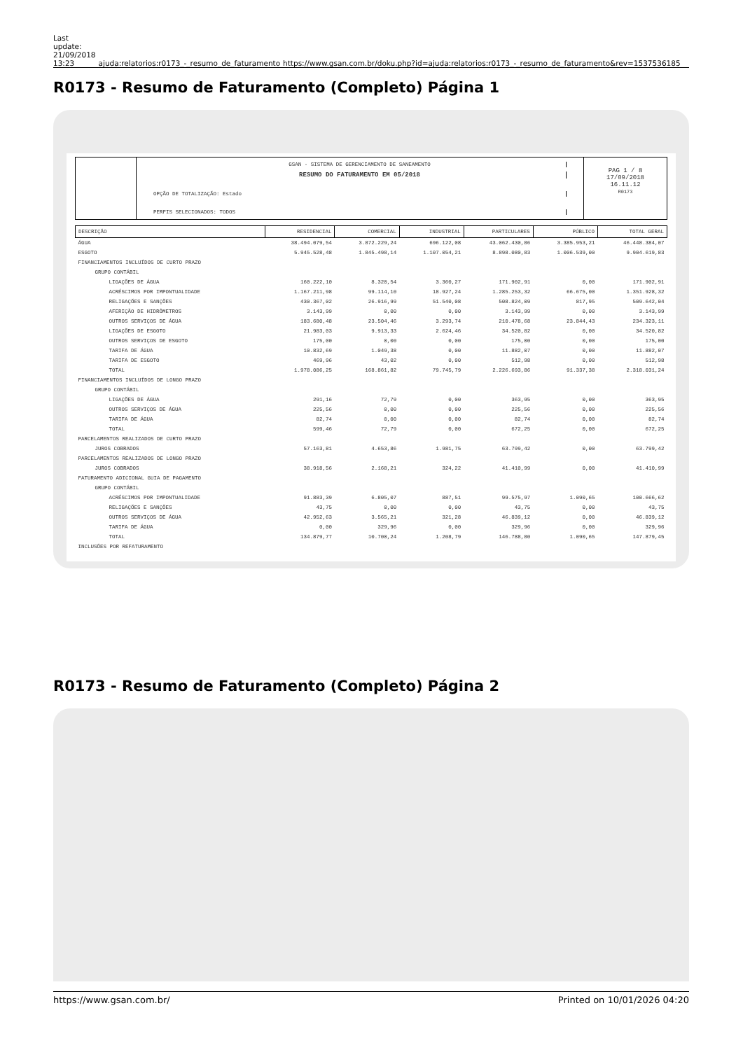Last
update:
21/09/2018
13:23
ajuda:relatorios:r0173_-_resumo_de_faturamento
https://www.gsan.com.br/doku.php?id=ajuda:relatorios:r0173_-_resumo_de_faturamento&rev=1537536185
R0173 - Resumo de Faturamento (Completo) Página 1
GSAN - SISTEMA DE GERENCIAMENTO DE SANEAMENTO
RESUMO DO FATURAMENTO EM 05/2018
OPÇÃO DE TOTALIZAÇÃO: Estado
PERFIS SELECIONADOS: TODOS
PAG 1 / 8
17/09/2018
16.11.12
R0173
| DESCRIÇÃO | RESIDENCIAL | COMERCIAL | INDUSTRIAL | PARTICULARES | PÚBLICO | TOTAL GERAL |
| --- | --- | --- | --- | --- | --- | --- |
| ÁGUA | 38.494.079,54 | 3.872.229,24 | 696.122,08 | 43.062.430,86 | 3.385.953,21 | 46.448.384,07 |
| ESGOTO | 5.945.528,48 | 1.845.498,14 | 1.107.054,21 | 8.898.080,83 | 1.006.539,00 | 9.904.619,83 |
| FINANCIAMENTOS INCLUÍDOS DE CURTO PRAZO | | | | | | |
| GRUPO CONTÁBIL | | | | | | |
| LIGAÇÕES DE ÁGUA | 160.222,10 | 8.320,54 | 3.360,27 | 171.902,91 | 0,00 | 171.902,91 |
| ACRÉSCIMOS POR IMPONTUALIDADE | 1.167.211,98 | 99.114,10 | 18.927,24 | 1.285.253,32 | 66.675,00 | 1.351.928,32 |
| RELIGAÇÕES E SANÇÕES | 430.367,02 | 26.916,99 | 51.540,08 | 508.824,09 | 817,95 | 509.642,04 |
| AFERIÇÃO DE HIDRÔMETROS | 3.143,99 | 0,00 | 0,00 | 3.143,99 | 0,00 | 3.143,99 |
| OUTROS SERVIÇOS DE ÁGUA | 183.680,48 | 23.504,46 | 3.293,74 | 210.478,68 | 23.844,43 | 234.323,11 |
| LIGAÇÕES DE ESGOTO | 21.983,03 | 9.913,33 | 2.624,46 | 34.520,82 | 0,00 | 34.520,82 |
| OUTROS SERVIÇOS DE ESGOTO | 175,00 | 0,00 | 0,00 | 175,00 | 0,00 | 175,00 |
| TARIFA DE ÁGUA | 10.832,69 | 1.049,38 | 0,00 | 11.882,07 | 0,00 | 11.882,07 |
| TARIFA DE ESGOTO | 469,96 | 43,02 | 0,00 | 512,98 | 0,00 | 512,98 |
| TOTAL | 1.978.086,25 | 168.861,82 | 79.745,79 | 2.226.693,86 | 91.337,38 | 2.318.031,24 |
| FINANCIAMENTOS INCLUÍDOS DE LONGO PRAZO | | | | | | |
| GRUPO CONTÁBIL | | | | | | |
| LIGAÇÕES DE ÁGUA | 291,16 | 72,79 | 0,00 | 363,95 | 0,00 | 363,95 |
| OUTROS SERVIÇOS DE ÁGUA | 225,56 | 0,00 | 0,00 | 225,56 | 0,00 | 225,56 |
| TARIFA DE ÁGUA | 82,74 | 0,00 | 0,00 | 82,74 | 0,00 | 82,74 |
| TOTAL | 599,46 | 72,79 | 0,00 | 672,25 | 0,00 | 672,25 |
| PARCELAMENTOS REALIZADOS DE CURTO PRAZO | | | | | | |
| JUROS COBRADOS | 57.163,81 | 4.653,86 | 1.981,75 | 63.799,42 | 0,00 | 63.799,42 |
| PARCELAMENTOS REALIZADOS DE LONGO PRAZO | | | | | | |
| JUROS COBRADOS | 38.918,56 | 2.168,21 | 324,22 | 41.410,99 | 0,00 | 41.410,99 |
| FATURAMENTO ADICIONAL GUIA DE PAGAMENTO | | | | | | |
| GRUPO CONTÁBIL | | | | | | |
| ACRÉSCIMOS POR IMPONTUALIDADE | 91.883,39 | 6.805,07 | 887,51 | 99.575,97 | 1.090,65 | 100.666,62 |
| RELIGAÇÕES E SANÇÕES | 43,75 | 0,00 | 0,00 | 43,75 | 0,00 | 43,75 |
| OUTROS SERVIÇOS DE ÁGUA | 42.952,63 | 3.565,21 | 321,28 | 46.839,12 | 0,00 | 46.839,12 |
| TARIFA DE ÁGUA | 0,00 | 329,96 | 0,00 | 329,96 | 0,00 | 329,96 |
| TOTAL | 134.879,77 | 10.700,24 | 1.208,79 | 146.788,80 | 1.090,65 | 147.879,45 |
| INCLUSÕES POR REFATURAMENTO | | | | | | |
R0173 - Resumo de Faturamento (Completo) Página 2
https://www.gsan.com.br/ Printed on 10/01/2026 04:20